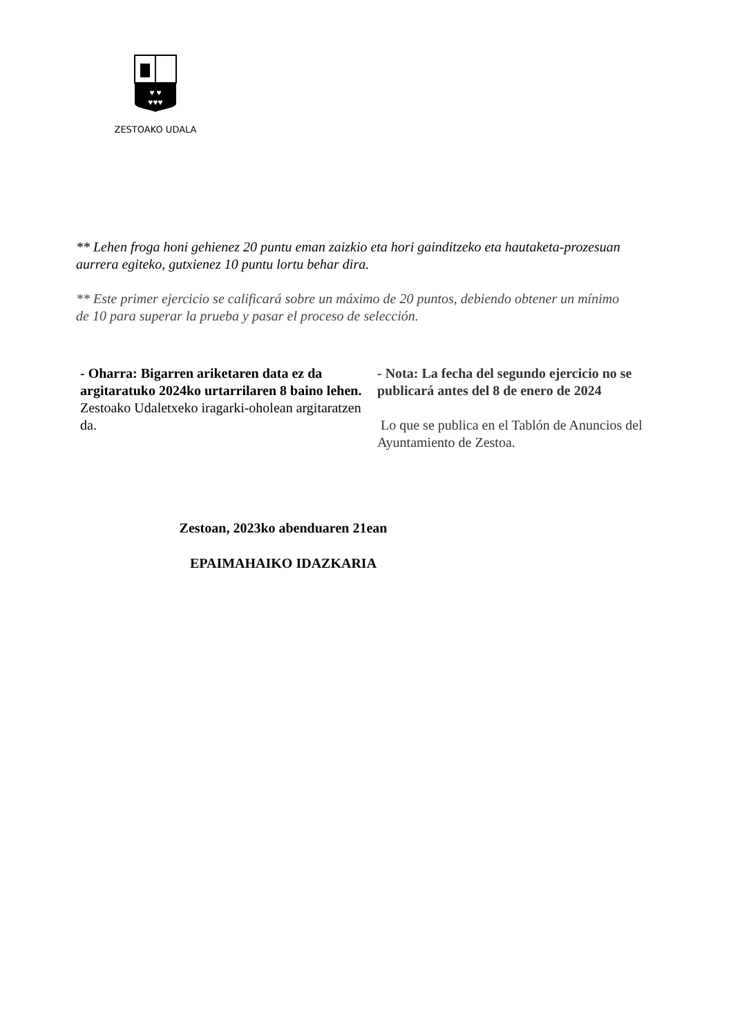♥ ♥
♥♥♥
ZESTOAKO UDALA
** Lehen froga honi gehienez 20 puntu eman zaizkio eta hori gainditzeko eta hautaketa-prozesuan aurrera egiteko, gutxienez 10 puntu lortu behar dira.
** Este primer ejercicio se calificará sobre un máximo de 20 puntos, debiendo obtener un mínimo de 10 para superar la prueba y pasar el proceso de selección.
- Oharra: Bigarren ariketaren data ez da argitaratuko 2024ko urtarrilaren 8 baino lehen.
Zestoako Udaletxeko iragarki-oholean argitaratzen da.
- Nota: La fecha del segundo ejercicio no se publicará antes del 8 de enero de 2024
Lo que se publica en el Tablón de Anuncios del Ayuntamiento de Zestoa.
Zestoan, 2023ko abenduaren 21ean
EPAIMAHAIKO IDAZKARIA